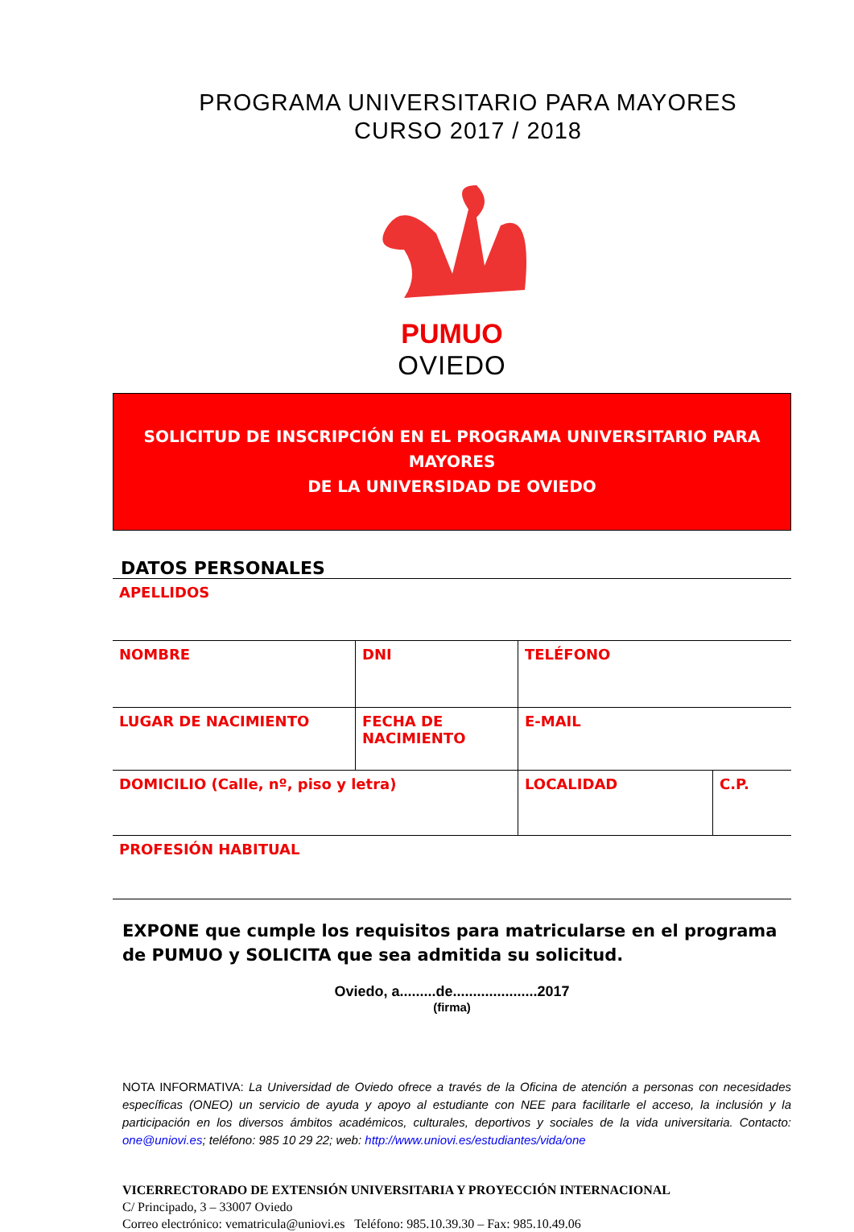PROGRAMA UNIVERSITARIO PARA MAYORES
CURSO 2017 / 2018
PUMUO
OVIEDO
SOLICITUD DE INSCRIPCIÓN EN EL PROGRAMA UNIVERSITARIO PARA MAYORES
DE LA UNIVERSIDAD DE OVIEDO
DATOS PERSONALES
| APELLIDOS | | | |
| NOMBRE | DNI | TELÉFONO | |
| LUGAR DE NACIMIENTO | FECHA DE NACIMIENTO | E-MAIL | |
| DOMICILIO (Calle, nº, piso y letra) | | LOCALIDAD | C.P. |
| PROFESIÓN HABITUAL | | | |
EXPONE que cumple los requisitos para matricularse en el programa de PUMUO y SOLICITA que sea admitida su solicitud.
Oviedo, a.........de.....................2017
(firma)
NOTA INFORMATIVA: La Universidad de Oviedo ofrece a través de la Oficina de atención a personas con necesidades específicas (ONEO) un servicio de ayuda y apoyo al estudiante con NEE para facilitarle el acceso, la inclusión y la participación en los diversos ámbitos académicos, culturales, deportivos y sociales de la vida universitaria. Contacto: one@uniovi.es; teléfono: 985 10 29 22; web: http://www.uniovi.es/estudiantes/vida/one
VICERRECTORADO DE EXTENSIÓN UNIVERSITARIA Y PROYECCIÓN INTERNACIONAL
C/ Principado, 3 – 33007 Oviedo
Correo electrónico: vematricula@uniovi.es Teléfono: 985.10.39.30 – Fax: 985.10.49.06